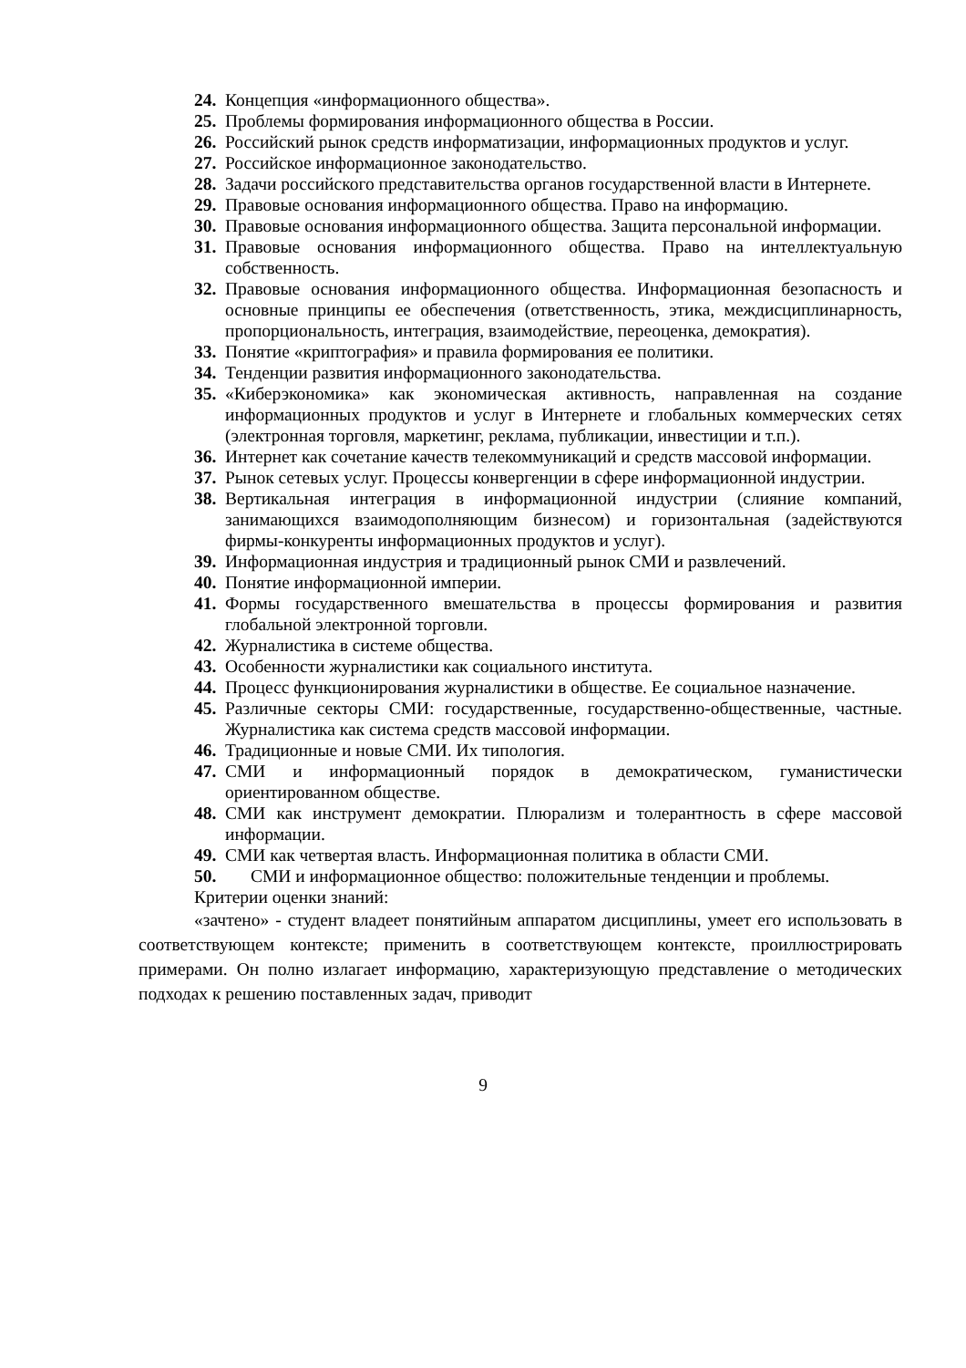24. Концепция «информационного общества».
25. Проблемы формирования информационного общества в России.
26. Российский рынок средств информатизации, информационных продуктов и услуг.
27. Российское информационное законодательство.
28. Задачи российского представительства органов государственной власти в Интернете.
29. Правовые основания информационного общества. Право на информацию.
30. Правовые основания информационного общества. Защита персональной информации.
31. Правовые основания информационного общества. Право на интеллектуальную собственность.
32. Правовые основания информационного общества. Информационная безопасность и основные принципы ее обеспечения (ответственность, этика, междисциплинарность, пропорциональность, интеграция, взаимодействие, переоценка, демократия).
33. Понятие «криптография» и правила формирования ее политики.
34. Тенденции развития информационного законодательства.
35. «Киберэкономика» как экономическая активность, направленная на создание информационных продуктов и услуг в Интернете и глобальных коммерческих сетях (электронная торговля, маркетинг, реклама, публикации, инвестиции и т.п.).
36. Интернет как сочетание качеств телекоммуникаций и средств массовой информации.
37. Рынок сетевых услуг. Процессы конвергенции в сфере информационной индустрии.
38. Вертикальная интеграция в информационной индустрии (слияние компаний, занимающихся взаимодополняющим бизнесом) и горизонтальная (задействуются фирмы-конкуренты информационных продуктов и услуг).
39. Информационная индустрия и традиционный рынок СМИ и развлечений.
40. Понятие информационной империи.
41. Формы государственного вмешательства в процессы формирования и развития глобальной электронной торговли.
42. Журналистика в системе общества.
43. Особенности журналистики как социального института.
44. Процесс функционирования журналистики в обществе. Ее социальное назначение.
45. Различные секторы СМИ: государственные, государственно-общественные, частные. Журналистика как система средств массовой информации.
46. Традиционные и новые СМИ. Их типология.
47. СМИ и информационный порядок в демократическом, гуманистически ориентированном обществе.
48. СМИ как инструмент демократии. Плюрализм и толерантность в сфере массовой информации.
49. СМИ как четвертая власть. Информационная политика в области СМИ.
50. СМИ и информационное общество: положительные тенденции и проблемы.
Критерии оценки знаний:
«зачтено» - студент владеет понятийным аппаратом дисциплины, умеет его использовать в соответствующем контексте; применить в соответствующем контексте, проиллюстрировать примерами. Он полно излагает информацию, характеризующую представление о методических подходах к решению поставленных задач, приводит
9